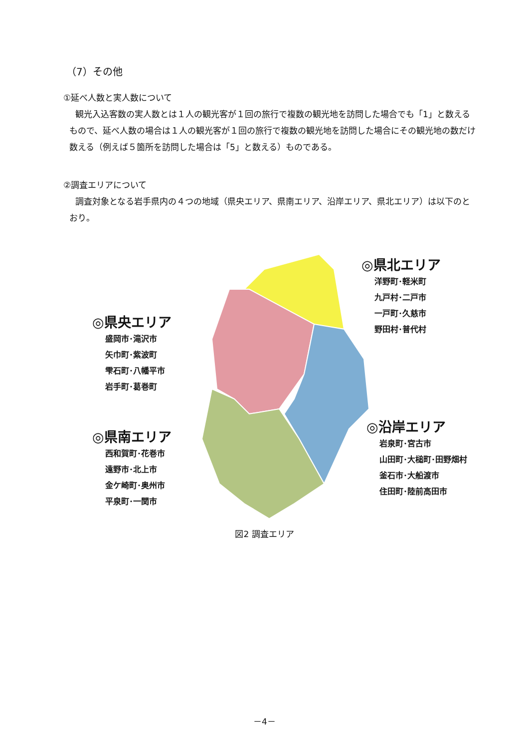（7）その他
①延べ人数と実人数について
観光入込客数の実人数とは１人の観光客が１回の旅行で複数の観光地を訪問した場合でも「1」と数えるもので、延べ人数の場合は１人の観光客が１回の旅行で複数の観光地を訪問した場合にその観光地の数だけ数える（例えば５箇所を訪問した場合は「5」と数える）ものである。
②調査エリアについて
調査対象となる岩手県内の４つの地域（県央エリア、県南エリア、沿岸エリア、県北エリア）は以下のとおり。
◎県央エリア
盛岡市･滝沢市
矢巾町･紫波町
雫石町･八幡平市
岩手町･葛巻町
◎県南エリア
西和賀町･花巻市
遠野市･北上市
金ケ崎町･奥州市
平泉町･一関市
◎県北エリア
洋野町･軽米町
九戸村･二戸市
一戸町･久慈市
野田村･普代村
◎沿岸エリア
岩泉町･宮古市
山田町･大槌町･田野畑村
釜石市･大船渡市
住田町･陸前高田市
図2 調査エリア
－4－